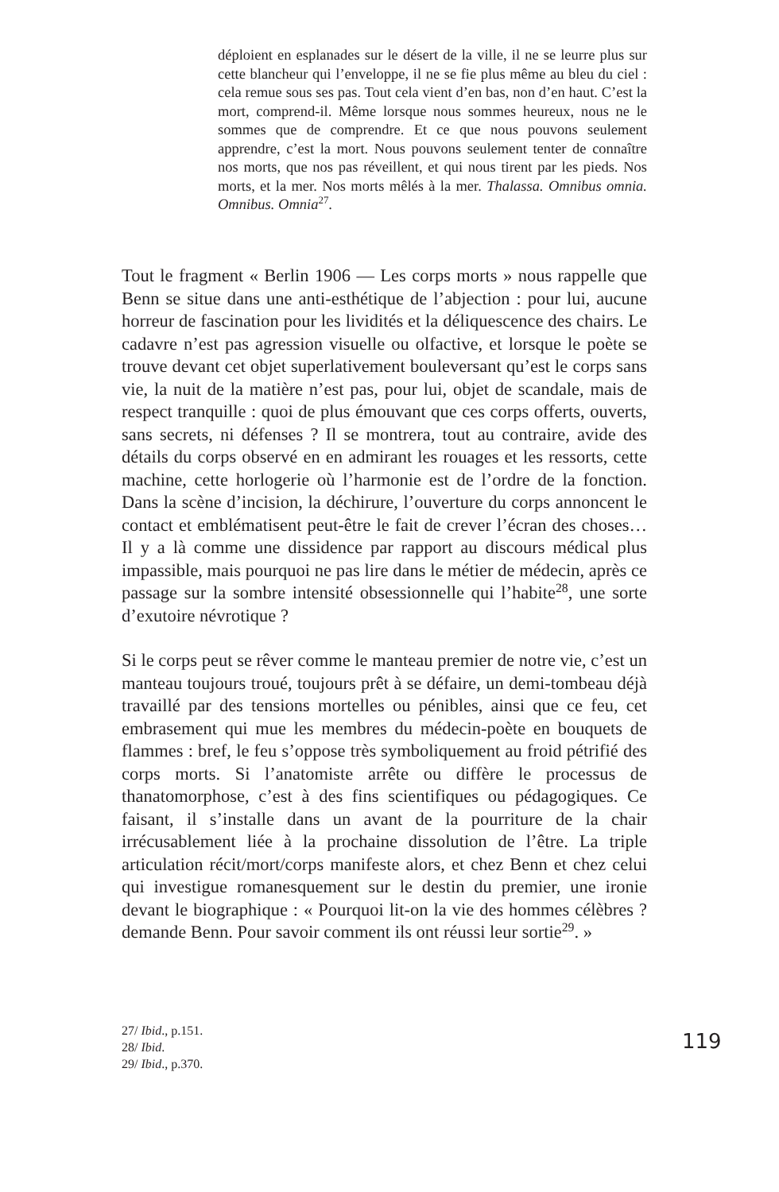déploient en esplanades sur le désert de la ville, il ne se leurre plus sur cette blancheur qui l’enveloppe, il ne se fie plus même au bleu du ciel : cela remue sous ses pas. Tout cela vient d’en bas, non d’en haut. C’est la mort, comprend-il. Même lorsque nous sommes heureux, nous ne le sommes que de comprendre. Et ce que nous pouvons seulement apprendre, c’est la mort. Nous pouvons seulement tenter de connaître nos morts, que nos pas réveillent, et qui nous tirent par les pieds. Nos morts, et la mer. Nos morts mêlés à la mer. Thalassa. Omnibus omnia. Omnibus. Omnia<sup>27</sup>.
Tout le fragment « Berlin 1906 — Les corps morts » nous rappelle que Benn se situe dans une anti-esthétique de l’abjection : pour lui, aucune horreur de fascination pour les lividités et la déliquescence des chairs. Le cadavre n’est pas agression visuelle ou olfactive, et lorsque le poète se trouve devant cet objet superlativement bouleversant qu’est le corps sans vie, la nuit de la matière n’est pas, pour lui, objet de scandale, mais de respect tranquille : quoi de plus émouvant que ces corps offerts, ouverts, sans secrets, ni défenses ? Il se montrera, tout au contraire, avide des détails du corps observé en en admirant les rouages et les ressorts, cette machine, cette horlogerie où l’harmonie est de l’ordre de la fonction. Dans la scène d’incision, la déchirure, l’ouverture du corps annoncent le contact et emblématisent peut-être le fait de crever l’écran des choses… Il y a là comme une dissidence par rapport au discours médical plus impassible, mais pourquoi ne pas lire dans le métier de médecin, après ce passage sur la sombre intensité obsessionnelle qui l’habite<sup>28</sup>, une sorte d’exutoire névrotique ?
Si le corps peut se rêver comme le manteau premier de notre vie, c’est un manteau toujours troué, toujours prêt à se défaire, un demi-tombeau déjà travaillé par des tensions mortelles ou pénibles, ainsi que ce feu, cet embrasement qui mue les membres du médecin-poète en bouquets de flammes : bref, le feu s’oppose très symboliquement au froid pétrifié des corps morts. Si l’anatomiste arrête ou diffère le processus de thanatomorphose, c’est à des fins scientifiques ou pédagogiques. Ce faisant, il s’installe dans un avant de la pourriture de la chair irrécusablement liée à la prochaine dissolution de l’être. La triple articulation récit/mort/corps manifeste alors, et chez Benn et chez celui qui investigue romanesquement sur le destin du premier, une ironie devant le biographique : « Pourquoi lit-on la vie des hommes célèbres ? demande Benn. Pour savoir comment ils ont réussi leur sortie<sup>29</sup>. »
27/ Ibid., p.151.
28/ Ibid.
29/ Ibid., p.370.
119